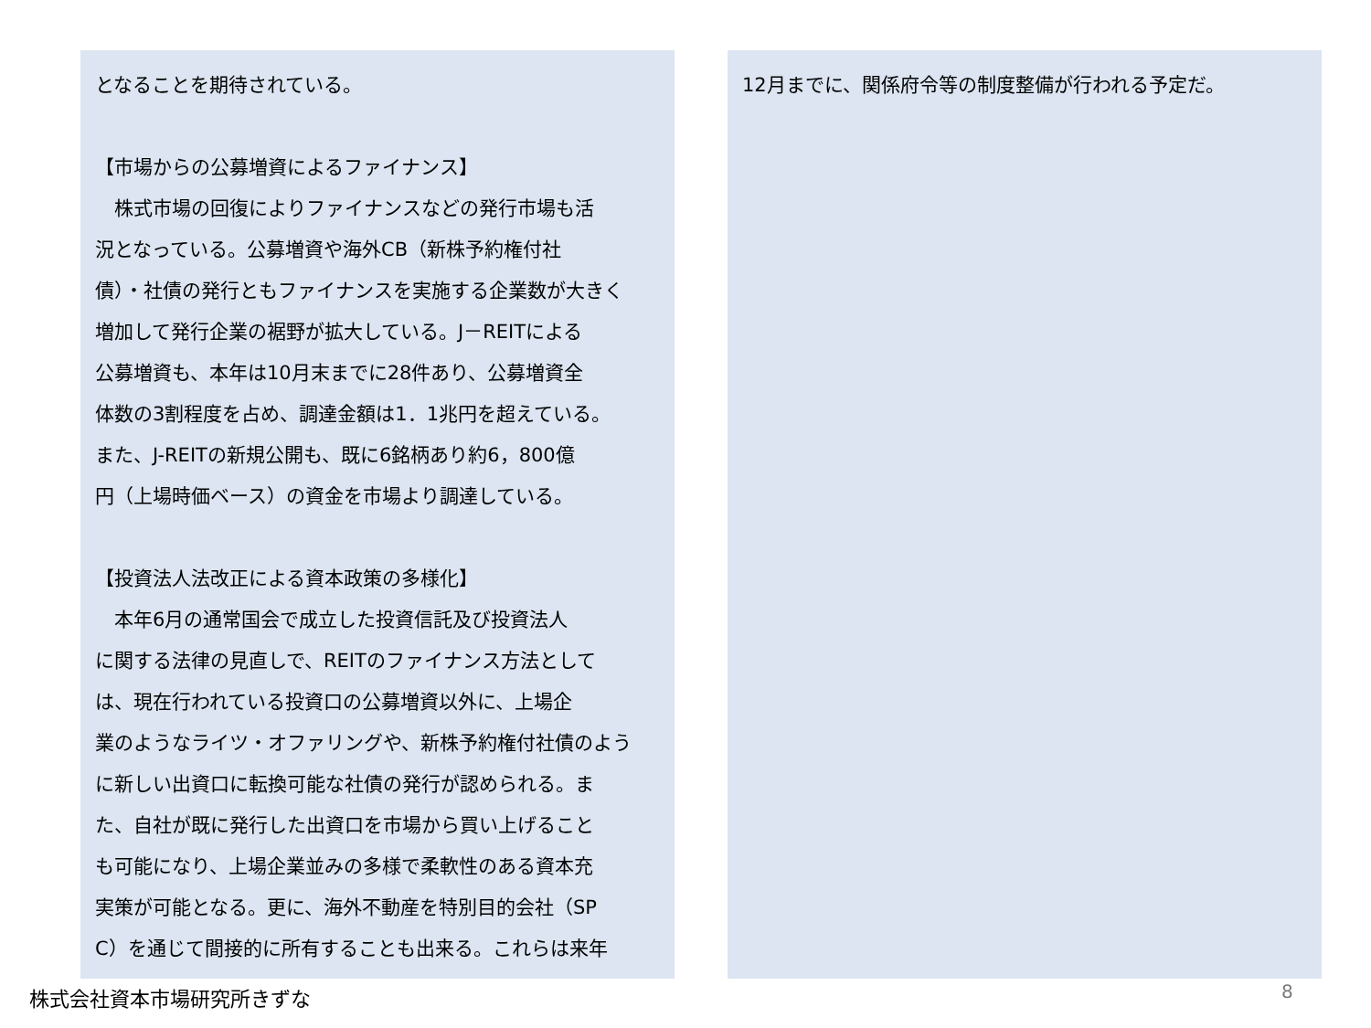となることを期待されている。
【市場からの公募増資によるファイナンス】
　株式市場の回復によりファイナンスなどの発行市場も活
況となっている。公募増資や海外CB（新株予約権付社
債）・社債の発行ともファイナンスを実施する企業数が大きく
増加して発行企業の裾野が拡大している。J－REITによる
公募増資も、本年は10月末までに28件あり、公募増資全
体数の3割程度を占め、調達金額は1．1兆円を超えている。
また、J-REITの新規公開も、既に6銘柄あり約6，800億
円（上場時価ベース）の資金を市場より調達している。
【投資法人法改正による資本政策の多様化】
　本年6月の通常国会で成立した投資信託及び投資法人
に関する法律の見直しで、REITのファイナンス方法として
は、現在行われている投資口の公募増資以外に、上場企
業のようなライツ・オファリングや、新株予約権付社債のよう
に新しい出資口に転換可能な社債の発行が認められる。ま
た、自社が既に発行した出資口を市場から買い上げること
も可能になり、上場企業並みの多様で柔軟性のある資本充
実策が可能となる。更に、海外不動産を特別目的会社（SP
C）を通じて間接的に所有することも出来る。これらは来年
12月までに、関係府令等の制度整備が行われる予定だ。
株式会社資本市場研究所きずな 8